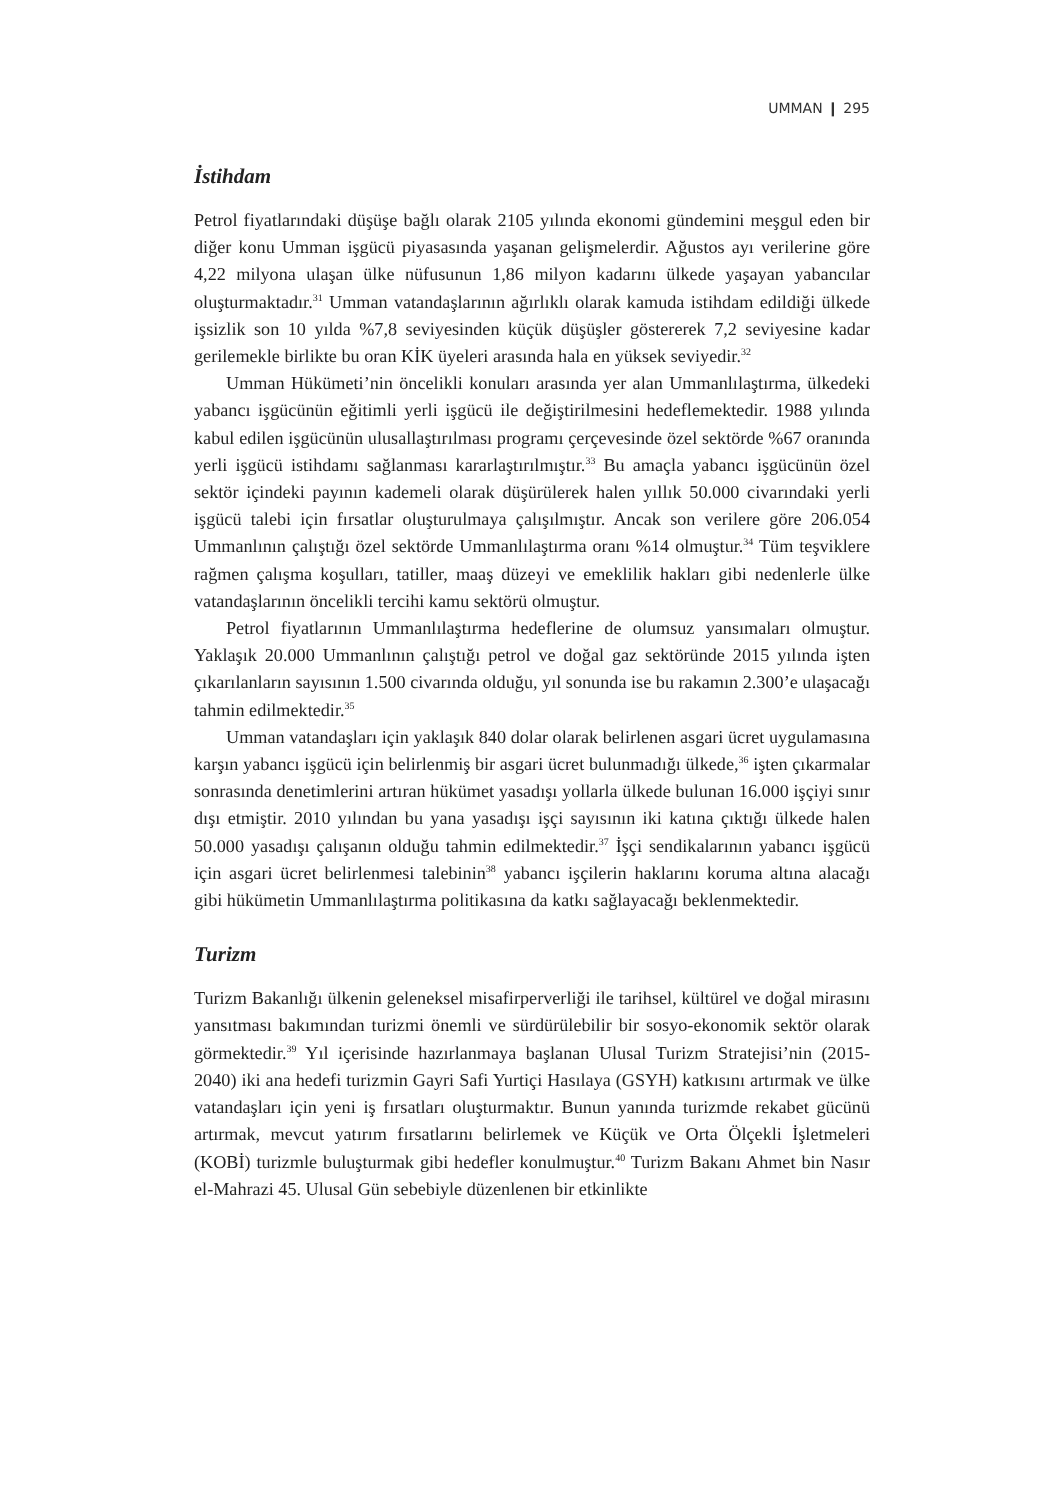UMMAN ❙ 295
İstihdam
Petrol fiyatlarındaki düşüşe bağlı olarak 2105 yılında ekonomi gündemini meşgul eden bir diğer konu Umman işgücü piyasasında yaşanan gelişmelerdir. Ağustos ayı verilerine göre 4,22 milyona ulaşan ülke nüfusunun 1,86 milyon kadarını ülkede yaşayan yabancılar oluşturmaktadır.<sup>31</sup> Umman vatandaşlarının ağırlıklı olarak kamuda istihdam edildiği ülkede işsizlik son 10 yılda %7,8 seviyesinden küçük düşüşler göstererek 7,2 seviyesine kadar gerilemekle birlikte bu oran KİK üyeleri arasında hala en yüksek seviyedir.<sup>32</sup>
Umman Hükümeti’nin öncelikli konuları arasında yer alan Ummanlılaştırma, ülkedeki yabancı işgücünün eğitimli yerli işgücü ile değiştirilmesini hedeflemektedir. 1988 yılında kabul edilen işgücünün ulusallaştırılması programı çerçevesinde özel sektörde %67 oranında yerli işgücü istihdamı sağlanması kararlaştırılmıştır.<sup>33</sup> Bu amaçla yabancı işgücünün özel sektör içindeki payının kademeli olarak düşürülerek halen yıllık 50.000 civarındaki yerli işgücü talebi için fırsatlar oluşturulmaya çalışılmıştır. Ancak son verilere göre 206.054 Ummanlının çalıştığı özel sektörde Ummanlılaştırma oranı %14 olmuştur.<sup>34</sup> Tüm teşviklere rağmen çalışma koşulları, tatiller, maaş düzeyi ve emeklilik hakları gibi nedenlerle ülke vatandaşlarının öncelikli tercihi kamu sektörü olmuştur.
Petrol fiyatlarının Ummanlılaştırma hedeflerine de olumsuz yansımaları olmuştur. Yaklaşık 20.000 Ummanlının çalıştığı petrol ve doğal gaz sektöründe 2015 yılında işten çıkarılanların sayısının 1.500 civarında olduğu, yıl sonunda ise bu rakamın 2.300’e ulaşacağı tahmin edilmektedir.<sup>35</sup>
Umman vatandaşları için yaklaşık 840 dolar olarak belirlenen asgari ücret uygulamasına karşın yabancı işgücü için belirlenmiş bir asgari ücret bulunmadığı ülkede,<sup>36</sup> işten çıkarmalar sonrasında denetimlerini artıran hükümet yasadışı yollarla ülkede bulunan 16.000 işçiyi sınır dışı etmiştir. 2010 yılından bu yana yasadışı işçi sayısının iki katına çıktığı ülkede halen 50.000 yasadışı çalışanın olduğu tahmin edilmektedir.<sup>37</sup> İşçi sendikalarının yabancı işgücü için asgari ücret belirlenmesi talebinin<sup>38</sup> yabancı işçilerin haklarını koruma altına alacağı gibi hükümetin Ummanlılaştırma politikasına da katkı sağlayacağı beklenmektedir.
Turizm
Turizm Bakanlığı ülkenin geleneksel misafirperverliği ile tarihsel, kültürel ve doğal mirasını yansıtması bakımından turizmi önemli ve sürdürülebilir bir sosyo-ekonomik sektör olarak görmektedir.<sup>39</sup> Yıl içerisinde hazırlanmaya başlanan Ulusal Turizm Stratejisi’nin (2015-2040) iki ana hedefi turizmin Gayri Safi Yurtiçi Hasılaya (GSYH) katkısını artırmak ve ülke vatandaşları için yeni iş fırsatları oluşturmaktır. Bunun yanında turizmde rekabet gücünü artırmak, mevcut yatırım fırsatlarını belirlemek ve Küçük ve Orta Ölçekli İşletmeleri (KOBİ) turizmle buluşturmak gibi hedefler konulmuştur.<sup>40</sup> Turizm Bakanı Ahmet bin Nasır el-Mahrazi 45. Ulusal Gün sebebiyle düzenlenen bir etkinlikte